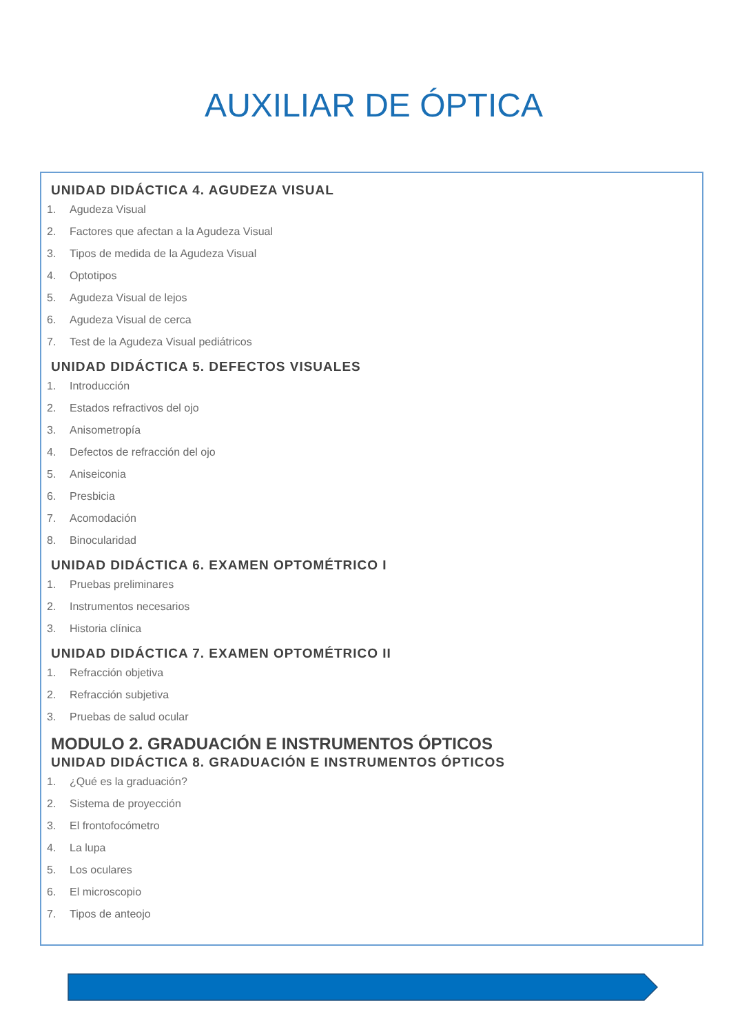AUXILIAR DE ÓPTICA
UNIDAD DIDÁCTICA 4. AGUDEZA VISUAL
1. Agudeza Visual
2. Factores que afectan a la Agudeza Visual
3. Tipos de medida de la Agudeza Visual
4. Optotipos
5. Agudeza Visual de lejos
6. Agudeza Visual de cerca
7. Test de la Agudeza Visual pediátricos
UNIDAD DIDÁCTICA 5. DEFECTOS VISUALES
1. Introducción
2. Estados refractivos del ojo
3. Anisometropía
4. Defectos de refracción del ojo
5. Aniseiconia
6. Presbicia
7. Acomodación
8. Binocularidad
UNIDAD DIDÁCTICA 6. EXAMEN OPTOMÉTRICO I
1. Pruebas preliminares
2. Instrumentos necesarios
3. Historia clínica
UNIDAD DIDÁCTICA 7. EXAMEN OPTOMÉTRICO II
1. Refracción objetiva
2. Refracción subjetiva
3. Pruebas de salud ocular
MODULO 2. GRADUACIÓN E INSTRUMENTOS ÓPTICOS
UNIDAD DIDÁCTICA 8. GRADUACIÓN E INSTRUMENTOS ÓPTICOS
1. ¿Qué es la graduación?
2. Sistema de proyección
3. El frontofocómetro
4. La lupa
5. Los oculares
6. El microscopio
7. Tipos de anteojo